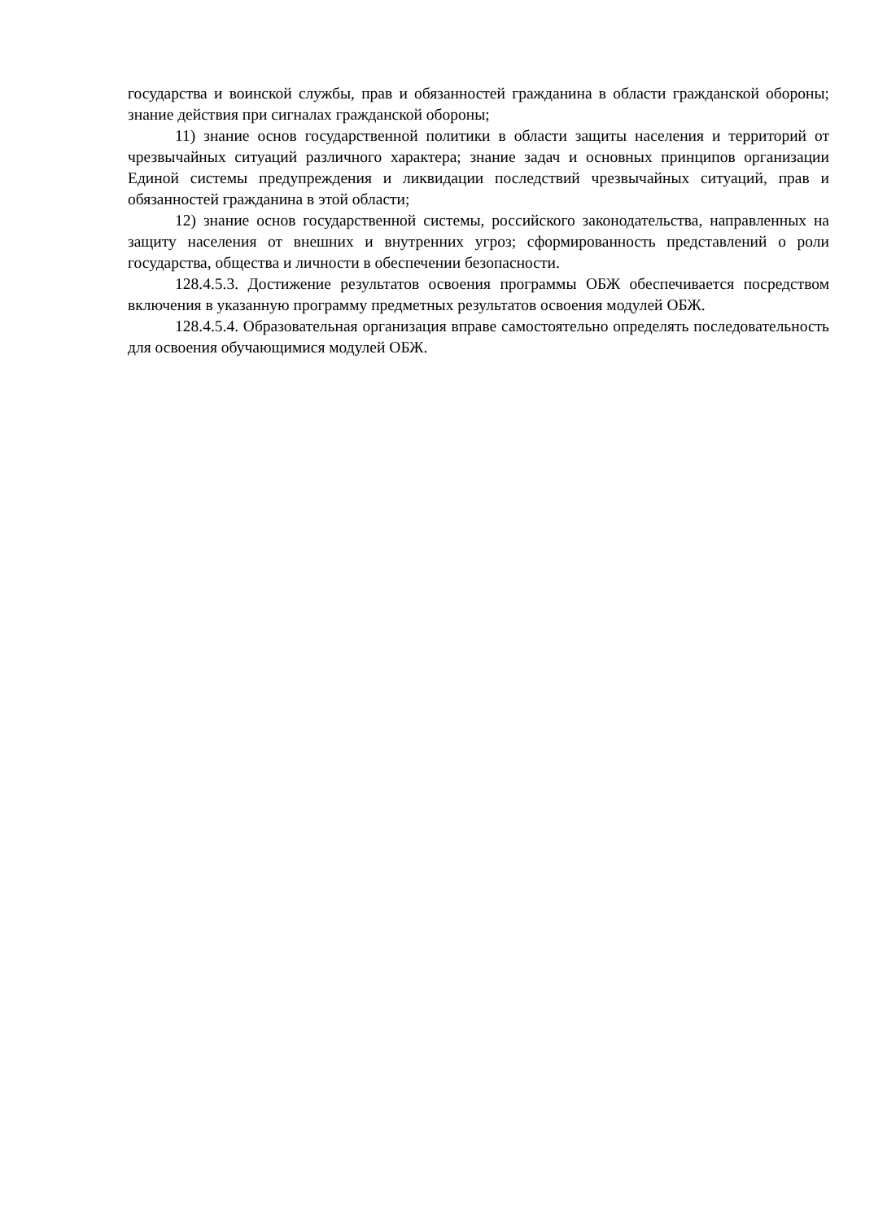государства и воинской службы, прав и обязанностей гражданина в области гражданской обороны; знание действия при сигналах гражданской обороны;
11) знание основ государственной политики в области защиты населения и территорий от чрезвычайных ситуаций различного характера; знание задач и основных принципов организации Единой системы предупреждения и ликвидации последствий чрезвычайных ситуаций, прав и обязанностей гражданина в этой области;
12) знание основ государственной системы, российского законодательства, направленных на защиту населения от внешних и внутренних угроз; сформированность представлений о роли государства, общества и личности в обеспечении безопасности.
128.4.5.3. Достижение результатов освоения программы ОБЖ обеспечивается посредством включения в указанную программу предметных результатов освоения модулей ОБЖ.
128.4.5.4. Образовательная организация вправе самостоятельно определять последовательность для освоения обучающимися модулей ОБЖ.